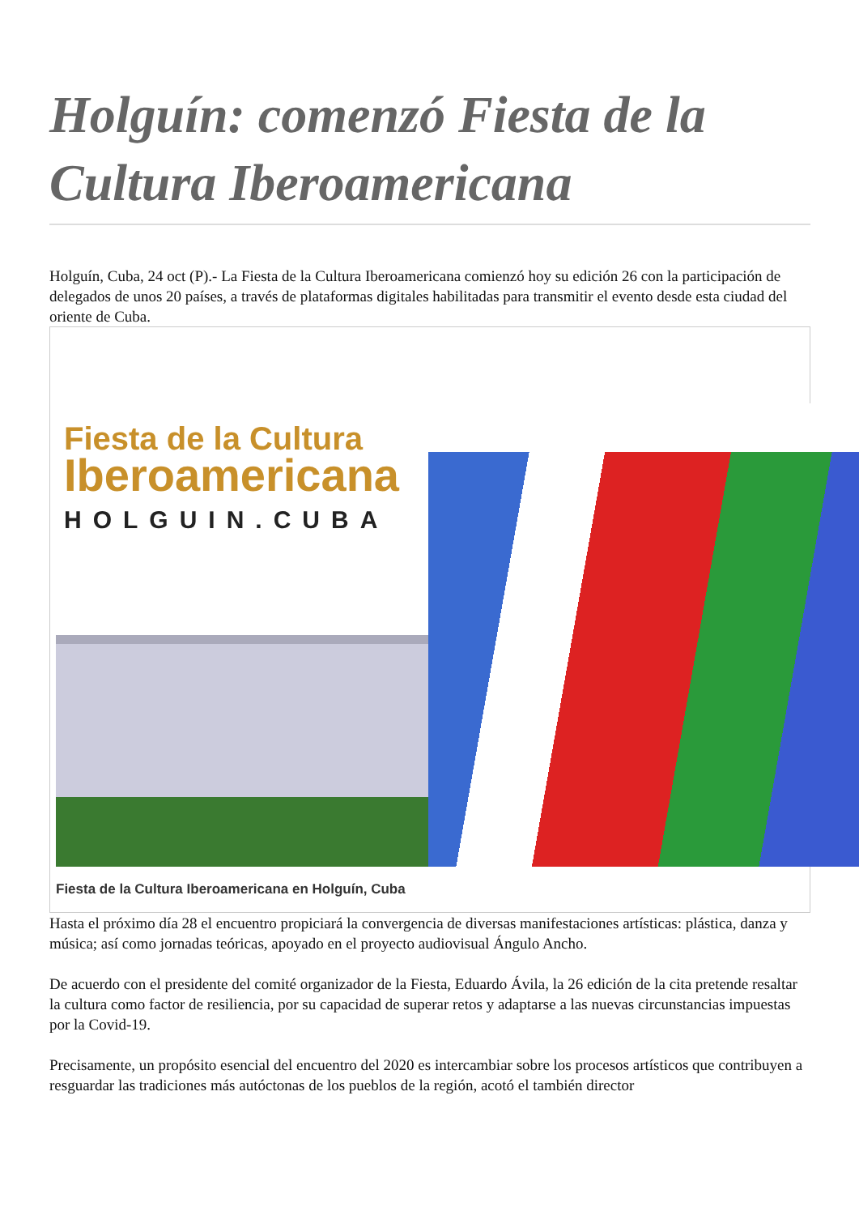Holguín: comenzó Fiesta de la Cultura Iberoamericana
Holguín, Cuba, 24 oct (P).- La Fiesta de la Cultura Iberoamericana comienzó hoy su edición 26 con la participación de delegados de unos 20 países, a través de plataformas digitales habilitadas para transmitir el evento desde esta ciudad del oriente de Cuba.
Fiesta de la Cultura
Iberoamericana
HOLGUIN.CUBA
Fiesta de la Cultura Iberoamericana en Holguín, Cuba
Hasta el próximo día 28 el encuentro propiciará la convergencia de diversas manifestaciones artísticas: plástica, danza y música; así como jornadas teóricas, apoyado en el proyecto audiovisual Ángulo Ancho.
De acuerdo con el presidente del comité organizador de la Fiesta, Eduardo Ávila, la 26 edición de la cita pretende resaltar la cultura como factor de resiliencia, por su capacidad de superar retos y adaptarse a las nuevas circunstancias impuestas por la Covid-19.
Precisamente, un propósito esencial del encuentro del 2020 es intercambiar sobre los procesos artísticos que contribuyen a resguardar las tradiciones más autóctonas de los pueblos de la región, acotó el también director